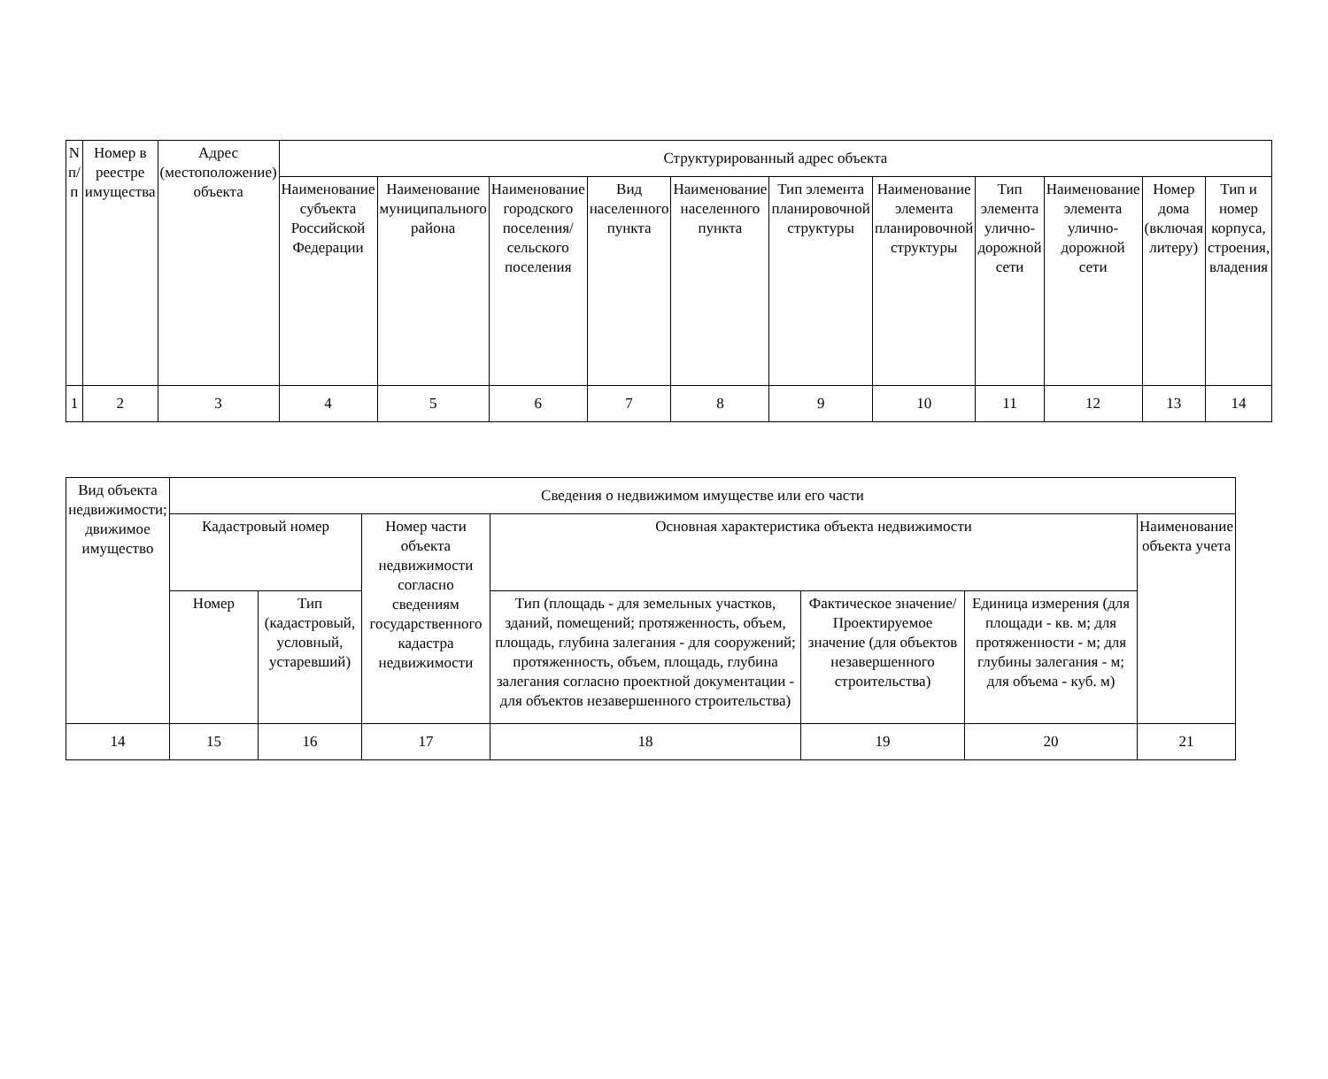| N п/п | Номер в реестре имущества | Адрес (местоположение) объекта | Структурированный адрес объекта | | | | | | | | | | |
| --- | --- | --- | --- | --- | --- | --- | --- | --- | --- | --- | --- | --- | --- |
| | | | Наименование субъекта Российской Федерации | Наименование муниципального района | Наименование городского поселения/сельского поселения | Вид населенного пункта | Наименование населенного пункта | Тип элемента планировочной структуры | Наименование элемента планировочной структуры | Тип элемента улично-дорожной сети | Наименование элемента улично-дорожной сети | Номер дома (включая литеру) | Тип и номер корпуса, строения, владения |
| 1 | 2 | 3 | 4 | 5 | 6 | 7 | 8 | 9 | 10 | 11 | 12 | 13 | 14 |
| Вид объекта недвижимости; движимое имущество | Сведения о недвижимом имуществе или его части | | | | | | |
| --- | --- | --- | --- | --- | --- | --- | --- |
| | Кадастровый номер | | Номер части объекта недвижимости согласно сведениям государственного кадастра недвижимости | Основная характеристика объекта недвижимости | | | Наименование объекта учета |
| | Номер | Тип (кадастровый, условный, устаревший) | | Тип (площадь - для земельных участков, зданий, помещений; протяженность, объем, площадь, глубина залегания - для сооружений; протяженность, объем, площадь, глубина залегания согласно проектной документации - для объектов незавершенного строительства) | Фактическое значение/Проектируемое значение (для объектов незавершенного строительства) | Единица измерения (для площади - кв. м; для протяженности - м; для глубины залегания - м; для объема - куб. м) | |
| 14 | 15 | 16 | 17 | 18 | 19 | 20 | 21 |